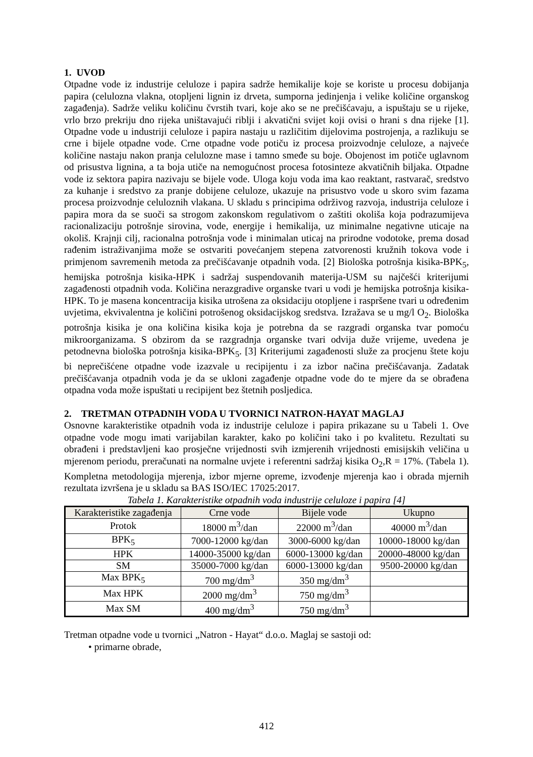1. UVOD
Otpadne vode iz industrije celuloze i papira sadrže hemikalije koje se koriste u procesu dobijanja papira (celulozna vlakna, otopljeni lignin iz drveta, sumporna jedinjenja i velike količine organskog zagađenja). Sadrže veliku količinu čvrstih tvari, koje ako se ne prečišćavaju, a ispuštaju se u rijeke, vrlo brzo prekriju dno rijeka uništavajući riblji i akvatični svijet koji ovisi o hrani s dna rijeke [1]. Otpadne vode u industriji celuloze i papira nastaju u različitim dijelovima postrojenja, a razlikuju se crne i bijele otpadne vode. Crne otpadne vode potiču iz procesa proizvodnje celuloze, a najveće količine nastaju nakon pranja celulozne mase i tamno smeđe su boje. Obojenost im potiče uglavnom od prisustva lignina, a ta boja utiče na nemogućnost procesa fotosinteze akvatičnih biljaka. Otpadne vode iz sektora papira nazivaju se bijele vode. Uloga koju voda ima kao reaktant, rastvarač, sredstvo za kuhanje i sredstvo za pranje dobijene celuloze, ukazuje na prisustvo vode u skoro svim fazama procesa proizvodnje celuloznih vlakana. U skladu s principima održivog razvoja, industrija celuloze i papira mora da se suoči sa strogom zakonskom regulativom o zaštiti okoliša koja podrazumijeva racionalizaciju potrošnje sirovina, vode, energije i hemikalija, uz minimalne negativne uticaje na okoliš. Krajnji cilj, racionalna potrošnja vode i minimalan uticaj na prirodne vodotoke, prema dosad rađenim istraživanjima može se ostvariti povećanjem stepena zatvorenosti kružnih tokova vode i primjenom savremenih metoda za prečišćavanje otpadnih voda. [2] Biološka potrošnja kisika-BPK<sub>5</sub>, hemijska potrošnja kisika-HPK i sadržaj suspendovanih materija-USM su najčešći kriterijumi zagađenosti otpadnih voda. Količina nerazgradive organske tvari u vodi je hemijska potrošnja kisika-HPK. To je masena koncentracija kisika utrošena za oksidaciju otopljene i raspršene tvari u određenim uvjetima, ekvivalentna je količini potrošenog oksidacijskog sredstva. Izražava se u mg/l O<sub>2</sub>. Biološka potrošnja kisika je ona količina kisika koja je potrebna da se razgradi organska tvar pomoću mikroorganizama. S obzirom da se razgradnja organske tvari odvija duže vrijeme, uvedena je petodnevna biološka potrošnja kisika-BPK<sub>5</sub>. [3] Kriterijumi zagađenosti služe za procjenu štete koju bi neprečišćene otpadne vode izazvale u recipijentu i za izbor načina prečišćavanja. Zadatak prečišćavanja otpadnih voda je da se ukloni zagađenje otpadne vode do te mjere da se obrađena otpadna voda može ispuštati u recipijent bez štetnih posljedica.
2. TRETMAN OTPADNIH VODA U TVORNICI NATRON-HAYAT MAGLAJ
Osnovne karakteristike otpadnih voda iz industrije celuloze i papira prikazane su u Tabeli 1. Ove otpadne vode mogu imati varijabilan karakter, kako po količini tako i po kvalitetu. Rezultati su obrađeni i predstavljeni kao prosječne vrijednosti svih izmjerenih vrijednosti emisijskih veličina u mjerenom periodu, preračunati na normalne uvjete i referentni sadržaj kisika O<sub>2</sub>,R = 17%. (Tabela 1). Kompletna metodologija mjerenja, izbor mjerne opreme, izvođenje mjerenja kao i obrada mjernih rezultata izvršena je u skladu sa BAS ISO/IEC 17025:2017.
Tabela 1. Karakteristike otpadnih voda industrije celuloze i papira [4]
| Karakteristike zagađenja | Crne vode | Bijele vode | Ukupno |
| --- | --- | --- | --- |
| Protok | 18000 m<sup>3</sup>/dan | 22000 m<sup>3</sup>/dan | 40000 m<sup>3</sup>/dan |
| BPK<sub>5</sub> | 7000-12000 kg/dan | 3000-6000 kg/dan | 10000-18000 kg/dan |
| HPK | 14000-35000 kg/dan | 6000-13000 kg/dan | 20000-48000 kg/dan |
| SM | 35000-7000 kg/dan | 6000-13000 kg/dan | 9500-20000 kg/dan |
| Max BPK<sub>5</sub> | 700 mg/dm<sup>3</sup> | 350 mg/dm<sup>3</sup> | |
| Max HPK | 2000 mg/dm<sup>3</sup> | 750 mg/dm<sup>3</sup> | |
| Max SM | 400 mg/dm<sup>3</sup> | 750 mg/dm<sup>3</sup> | |
Tretman otpadne vode u tvornici „Natron - Hayat“ d.o.o. Maglaj se sastoji od:
• primarne obrade,
412